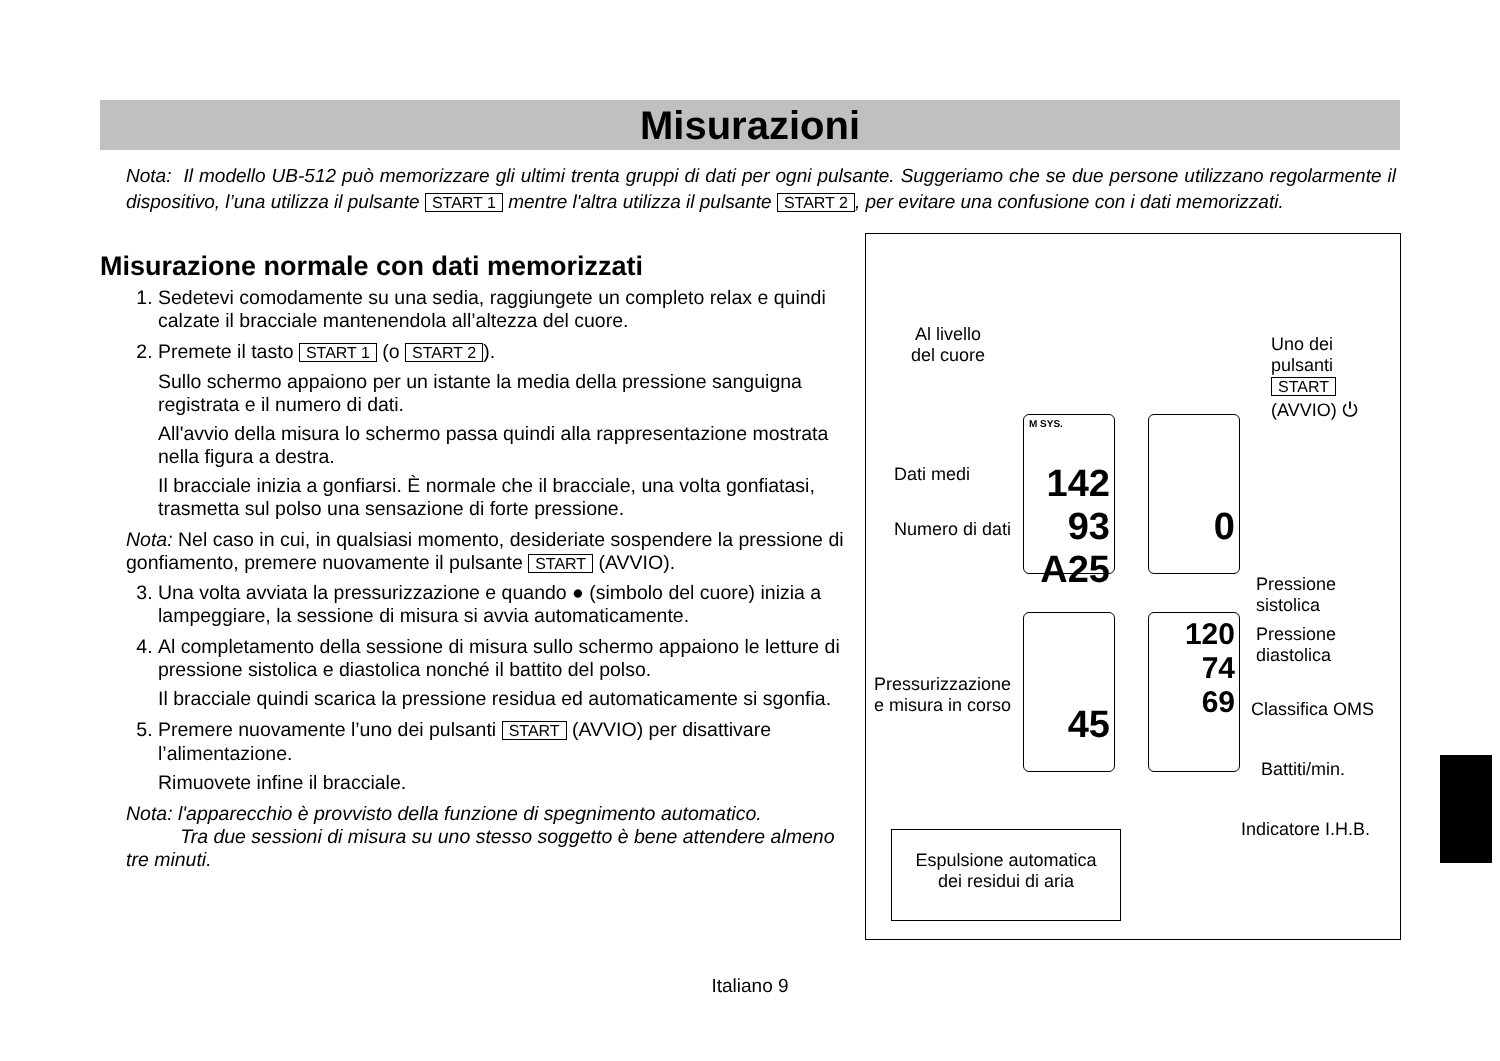Misurazioni
Nota: Il modello UB-512 può memorizzare gli ultimi trenta gruppi di dati per ogni pulsante. Suggeriamo che se due persone utilizzano regolarmente il dispositivo, l’una utilizza il pulsante START 1 mentre l'altra utilizza il pulsante START 2, per evitare una confusione con i dati memorizzati.
Misurazione normale con dati memorizzati
1. Sedetevi comodamente su una sedia, raggiungete un completo relax e quindi calzate il bracciale mantenendola all’altezza del cuore.
2. Premete il tasto START 1 (o START 2).
Sullo schermo appaiono per un istante la media della pressione sanguigna registrata e il numero di dati.
All'avvio della misura lo schermo passa quindi alla rappresentazione mostrata nella figura a destra.
Il bracciale inizia a gonfiarsi. È normale che il bracciale, una volta gonfiatasi, trasmetta sul polso una sensazione di forte pressione.
Nota: Nel caso in cui, in qualsiasi momento, desideriate sospendere la pressione di gonfiamento, premere nuovamente il pulsante START (AVVIO).
3. Una volta avviata la pressurizzazione e quando ● (simbolo del cuore) inizia a lampeggiare, la sessione di misura si avvia automaticamente.
4. Al completamento della sessione di misura sullo schermo appaiono le letture di pressione sistolica e diastolica nonché il battito del polso.
Il bracciale quindi scarica la pressione residua ed automaticamente si sgonfia.
5. Premere nuovamente l’uno dei pulsanti START (AVVIO) per disattivare l’alimentazione.
Rimuovete infine il bracciale.
Nota: l'apparecchio è provvisto della funzione di spegnimento automatico.
Tra due sessioni di misura su uno stesso soggetto è bene attendere almeno tre minuti.
Al livello
del cuore
Uno dei pulsanti
START
(AVVIO) ⏻
Dati medi
Numero di dati
M SYS.
142
93
A25
0
Pressione
sistolica
Pressione
diastolica
Pressurizzazione
e misura in corso
45
120
74
69
Classifica OMS
Battiti/min.
Indicatore I.H.B. Espulsione automatica
dei residui di aria
Italiano 9